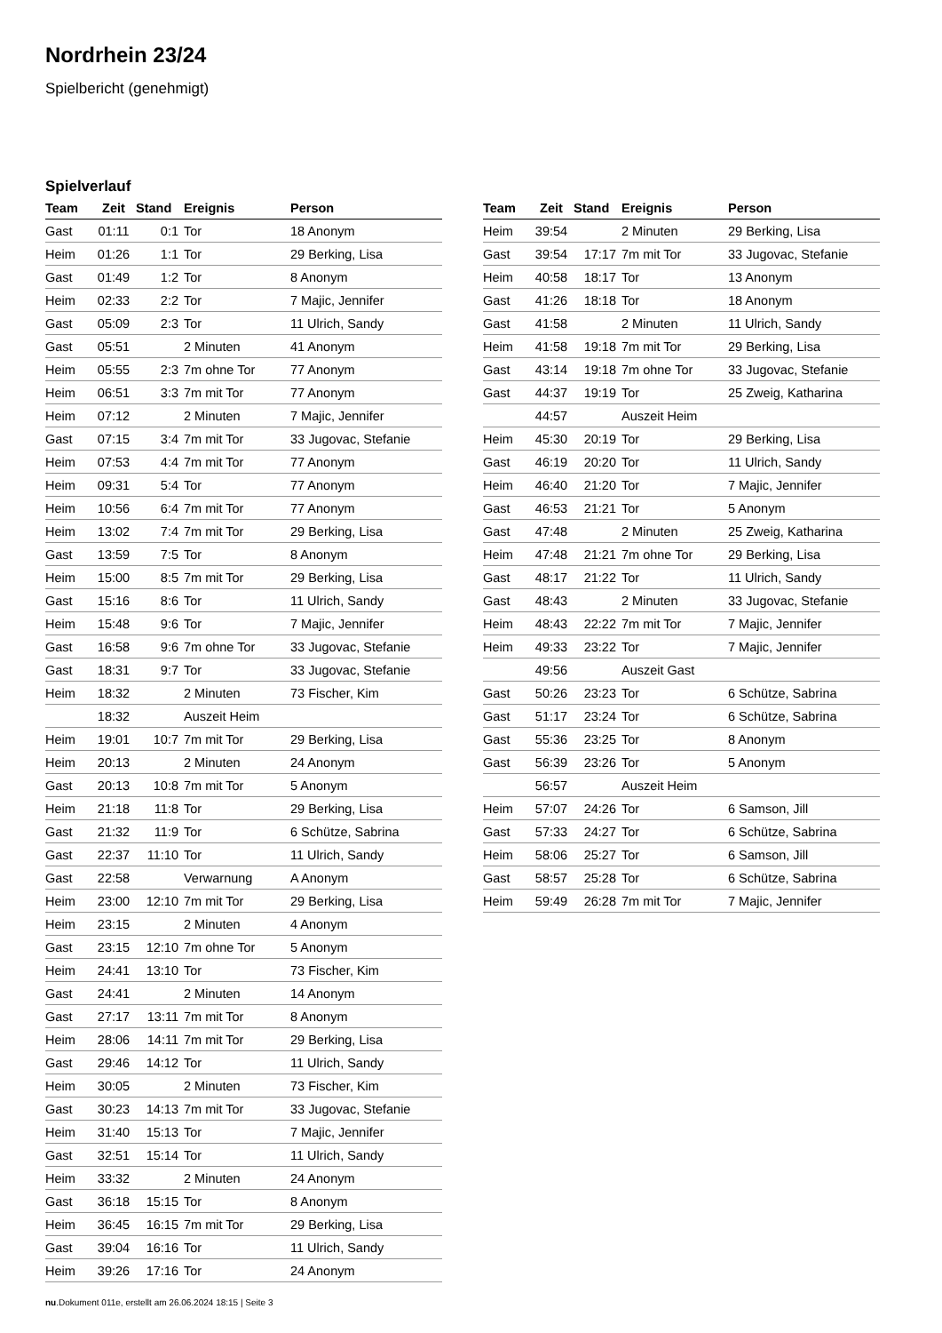Nordrhein 23/24
Spielbericht (genehmigt)
Spielverlauf
| Team | Zeit | Stand | Ereignis | Person |
| --- | --- | --- | --- | --- |
| Gast | 01:11 | 0:1 | Tor | 18 Anonym |
| Heim | 01:26 | 1:1 | Tor | 29 Berking, Lisa |
| Gast | 01:49 | 1:2 | Tor | 8 Anonym |
| Heim | 02:33 | 2:2 | Tor | 7 Majic, Jennifer |
| Gast | 05:09 | 2:3 | Tor | 11 Ulrich, Sandy |
| Gast | 05:51 | | 2 Minuten | 41 Anonym |
| Heim | 05:55 | 2:3 | 7m ohne Tor | 77 Anonym |
| Heim | 06:51 | 3:3 | 7m mit Tor | 77 Anonym |
| Heim | 07:12 | | 2 Minuten | 7 Majic, Jennifer |
| Gast | 07:15 | 3:4 | 7m mit Tor | 33 Jugovac, Stefanie |
| Heim | 07:53 | 4:4 | 7m mit Tor | 77 Anonym |
| Heim | 09:31 | 5:4 | Tor | 77 Anonym |
| Heim | 10:56 | 6:4 | 7m mit Tor | 77 Anonym |
| Heim | 13:02 | 7:4 | 7m mit Tor | 29 Berking, Lisa |
| Gast | 13:59 | 7:5 | Tor | 8 Anonym |
| Heim | 15:00 | 8:5 | 7m mit Tor | 29 Berking, Lisa |
| Gast | 15:16 | 8:6 | Tor | 11 Ulrich, Sandy |
| Heim | 15:48 | 9:6 | Tor | 7 Majic, Jennifer |
| Gast | 16:58 | 9:6 | 7m ohne Tor | 33 Jugovac, Stefanie |
| Gast | 18:31 | 9:7 | Tor | 33 Jugovac, Stefanie |
| Heim | 18:32 | | 2 Minuten | 73 Fischer, Kim |
| | 18:32 | | Auszeit Heim | |
| Heim | 19:01 | 10:7 | 7m mit Tor | 29 Berking, Lisa |
| Heim | 20:13 | | 2 Minuten | 24 Anonym |
| Gast | 20:13 | 10:8 | 7m mit Tor | 5 Anonym |
| Heim | 21:18 | 11:8 | Tor | 29 Berking, Lisa |
| Gast | 21:32 | 11:9 | Tor | 6 Schütze, Sabrina |
| Gast | 22:37 | 11:10 | Tor | 11 Ulrich, Sandy |
| Gast | 22:58 | | Verwarnung | A Anonym |
| Heim | 23:00 | 12:10 | 7m mit Tor | 29 Berking, Lisa |
| Heim | 23:15 | | 2 Minuten | 4 Anonym |
| Gast | 23:15 | 12:10 | 7m ohne Tor | 5 Anonym |
| Heim | 24:41 | 13:10 | Tor | 73 Fischer, Kim |
| Gast | 24:41 | | 2 Minuten | 14 Anonym |
| Gast | 27:17 | 13:11 | 7m mit Tor | 8 Anonym |
| Heim | 28:06 | 14:11 | 7m mit Tor | 29 Berking, Lisa |
| Gast | 29:46 | 14:12 | Tor | 11 Ulrich, Sandy |
| Heim | 30:05 | | 2 Minuten | 73 Fischer, Kim |
| Gast | 30:23 | 14:13 | 7m mit Tor | 33 Jugovac, Stefanie |
| Heim | 31:40 | 15:13 | Tor | 7 Majic, Jennifer |
| Gast | 32:51 | 15:14 | Tor | 11 Ulrich, Sandy |
| Heim | 33:32 | | 2 Minuten | 24 Anonym |
| Gast | 36:18 | 15:15 | Tor | 8 Anonym |
| Heim | 36:45 | 16:15 | 7m mit Tor | 29 Berking, Lisa |
| Gast | 39:04 | 16:16 | Tor | 11 Ulrich, Sandy |
| Heim | 39:26 | 17:16 | Tor | 24 Anonym |
| Team | Zeit | Stand | Ereignis | Person |
| --- | --- | --- | --- | --- |
| Heim | 39:54 | | 2 Minuten | 29 Berking, Lisa |
| Gast | 39:54 | 17:17 | 7m mit Tor | 33 Jugovac, Stefanie |
| Heim | 40:58 | 18:17 | Tor | 13 Anonym |
| Gast | 41:26 | 18:18 | Tor | 18 Anonym |
| Gast | 41:58 | | 2 Minuten | 11 Ulrich, Sandy |
| Heim | 41:58 | 19:18 | 7m mit Tor | 29 Berking, Lisa |
| Gast | 43:14 | 19:18 | 7m ohne Tor | 33 Jugovac, Stefanie |
| Gast | 44:37 | 19:19 | Tor | 25 Zweig, Katharina |
| | 44:57 | | Auszeit Heim | |
| Heim | 45:30 | 20:19 | Tor | 29 Berking, Lisa |
| Gast | 46:19 | 20:20 | Tor | 11 Ulrich, Sandy |
| Heim | 46:40 | 21:20 | Tor | 7 Majic, Jennifer |
| Gast | 46:53 | 21:21 | Tor | 5 Anonym |
| Gast | 47:48 | | 2 Minuten | 25 Zweig, Katharina |
| Heim | 47:48 | 21:21 | 7m ohne Tor | 29 Berking, Lisa |
| Gast | 48:17 | 21:22 | Tor | 11 Ulrich, Sandy |
| Gast | 48:43 | | 2 Minuten | 33 Jugovac, Stefanie |
| Heim | 48:43 | 22:22 | 7m mit Tor | 7 Majic, Jennifer |
| Heim | 49:33 | 23:22 | Tor | 7 Majic, Jennifer |
| | 49:56 | | Auszeit Gast | |
| Gast | 50:26 | 23:23 | Tor | 6 Schütze, Sabrina |
| Gast | 51:17 | 23:24 | Tor | 6 Schütze, Sabrina |
| Gast | 55:36 | 23:25 | Tor | 8 Anonym |
| Gast | 56:39 | 23:26 | Tor | 5 Anonym |
| | 56:57 | | Auszeit Heim | |
| Heim | 57:07 | 24:26 | Tor | 6 Samson, Jill |
| Gast | 57:33 | 24:27 | Tor | 6 Schütze, Sabrina |
| Heim | 58:06 | 25:27 | Tor | 6 Samson, Jill |
| Gast | 58:57 | 25:28 | Tor | 6 Schütze, Sabrina |
| Heim | 59:49 | 26:28 | 7m mit Tor | 7 Majic, Jennifer |
nu.Dokument 011e, erstellt am 26.06.2024 18:15 | Seite 3